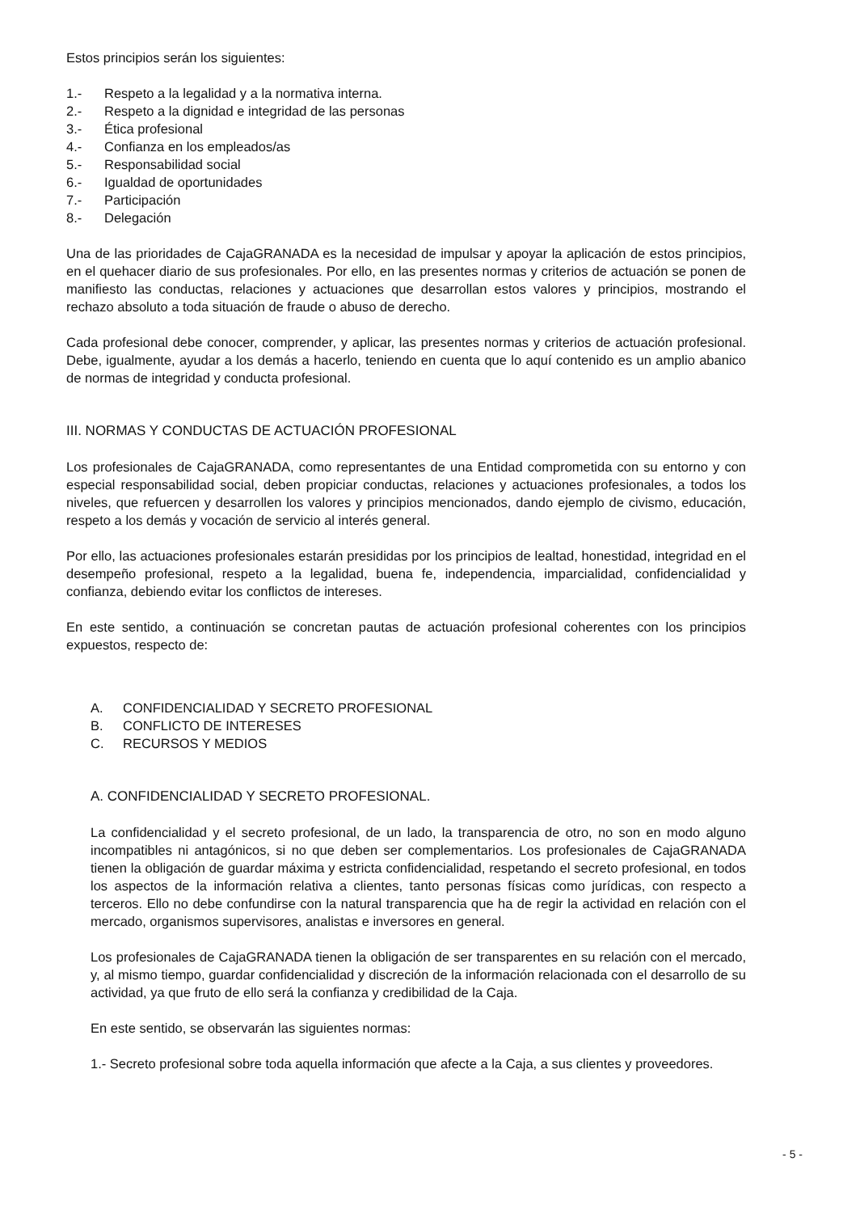Estos principios serán los siguientes:
1.- Respeto a la legalidad y a la normativa interna.
2.- Respeto a la dignidad e integridad de las personas
3.- Ética profesional
4.- Confianza en los empleados/as
5.- Responsabilidad social
6.- Igualdad de oportunidades
7.- Participación
8.- Delegación
Una de las prioridades de CajaGRANADA es la necesidad de impulsar y apoyar la aplicación de estos principios, en el quehacer diario de sus profesionales. Por ello, en las presentes normas y criterios de actuación se ponen de manifiesto las conductas, relaciones y actuaciones que desarrollan estos valores y principios, mostrando el rechazo absoluto a toda situación de fraude o abuso de derecho.
Cada profesional debe conocer, comprender, y aplicar, las presentes normas y criterios de actuación profesional. Debe, igualmente, ayudar a los demás a hacerlo, teniendo en cuenta que lo aquí contenido es un amplio abanico de normas de integridad y conducta profesional.
III. NORMAS Y CONDUCTAS DE ACTUACIÓN PROFESIONAL
Los profesionales de CajaGRANADA, como representantes de una Entidad comprometida con su entorno y con especial responsabilidad social, deben propiciar conductas, relaciones y actuaciones profesionales, a todos los niveles, que refuercen y desarrollen los valores y principios mencionados, dando ejemplo de civismo, educación, respeto a los demás y vocación de servicio al interés general.
Por ello, las actuaciones profesionales estarán presididas por los principios de lealtad, honestidad, integridad en el desempeño profesional, respeto a la legalidad, buena fe, independencia, imparcialidad, confidencialidad y confianza, debiendo evitar los conflictos de intereses.
En este sentido, a continuación se concretan pautas de actuación profesional coherentes con los principios expuestos, respecto de:
A. CONFIDENCIALIDAD Y SECRETO PROFESIONAL
B. CONFLICTO DE INTERESES
C. RECURSOS Y MEDIOS
A. CONFIDENCIALIDAD Y SECRETO PROFESIONAL.
La confidencialidad y el secreto profesional, de un lado, la transparencia de otro, no son en modo alguno incompatibles ni antagónicos, si no que deben ser complementarios. Los profesionales de CajaGRANADA tienen la obligación de guardar máxima y estricta confidencialidad, respetando el secreto profesional, en todos los aspectos de la información relativa a clientes, tanto personas físicas como jurídicas, con respecto a terceros. Ello no debe confundirse con la natural transparencia que ha de regir la actividad en relación con el mercado, organismos supervisores, analistas e inversores en general.
Los profesionales de CajaGRANADA tienen la obligación de ser transparentes en su relación con el mercado, y, al mismo tiempo, guardar confidencialidad y discreción de la información relacionada con el desarrollo de su actividad, ya que fruto de ello será la confianza y credibilidad de la Caja.
En este sentido, se observarán las siguientes normas:
1.- Secreto profesional sobre toda aquella información que afecte a la Caja, a sus clientes y proveedores.
- 5 -